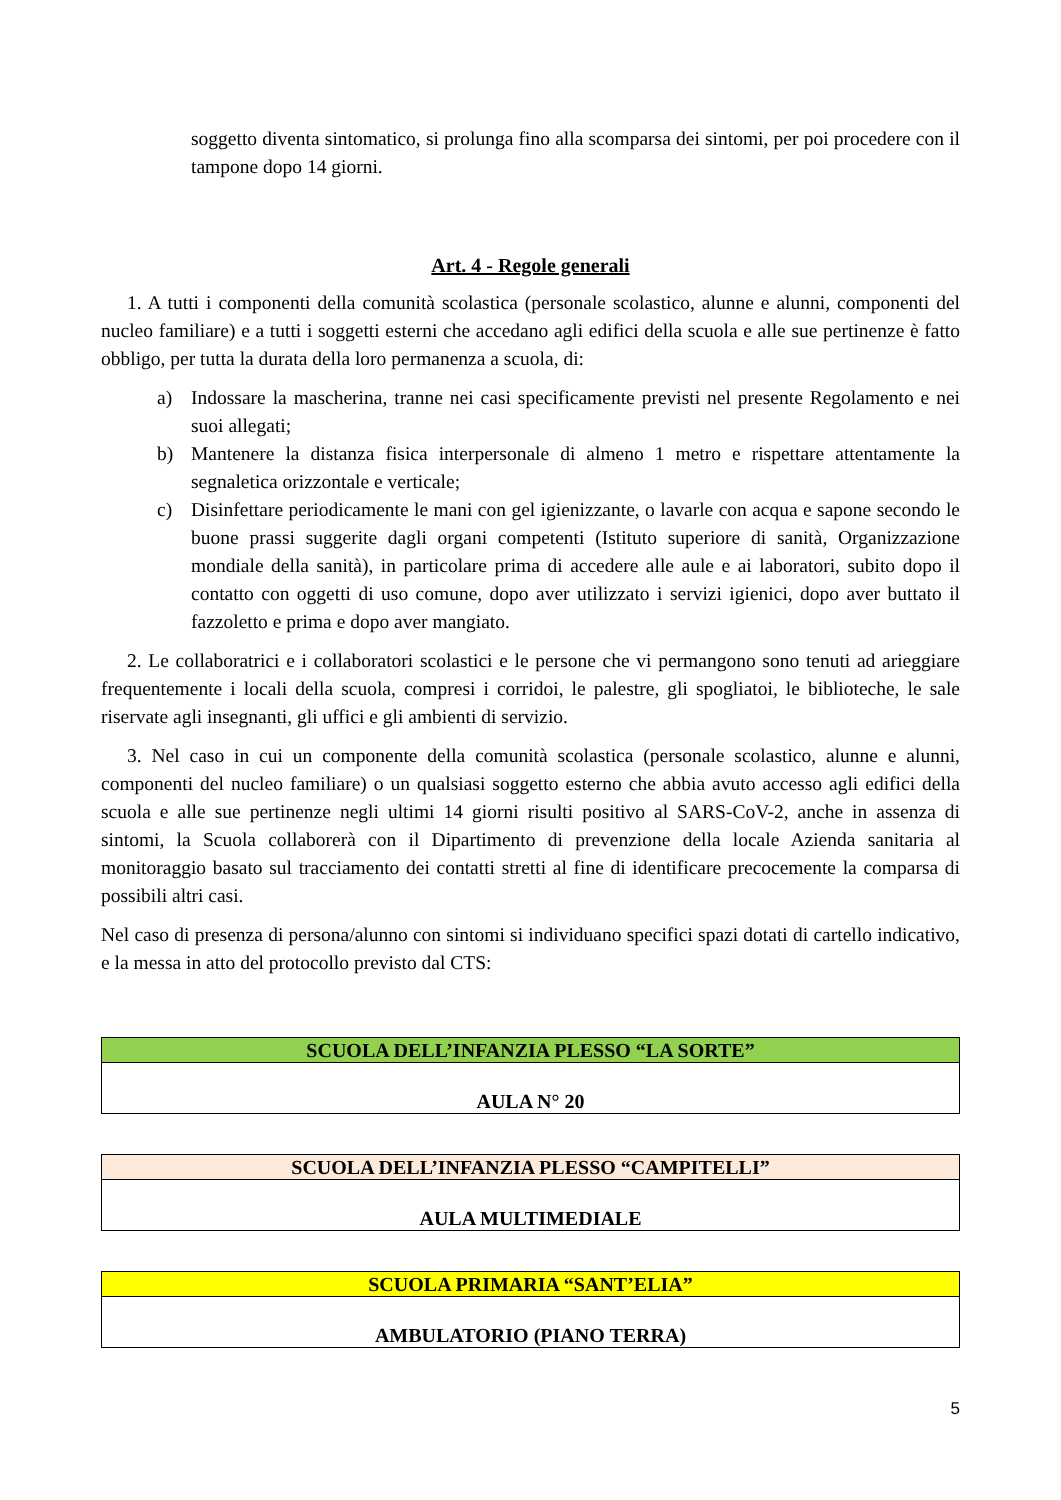soggetto diventa sintomatico, si prolunga fino alla scomparsa dei sintomi, per poi procedere con il tampone dopo 14 giorni.
Art. 4 - Regole generali
1. A tutti i componenti della comunità scolastica (personale scolastico, alunne e alunni, componenti del nucleo familiare) e a tutti i soggetti esterni che accedano agli edifici della scuola e alle sue pertinenze è fatto obbligo, per tutta la durata della loro permanenza a scuola, di:
a) Indossare la mascherina, tranne nei casi specificamente previsti nel presente Regolamento e nei suoi allegati;
b) Mantenere la distanza fisica interpersonale di almeno 1 metro e rispettare attentamente la segnaletica orizzontale e verticale;
c) Disinfettare periodicamente le mani con gel igienizzante, o lavarle con acqua e sapone secondo le buone prassi suggerite dagli organi competenti (Istituto superiore di sanità, Organizzazione mondiale della sanità), in particolare prima di accedere alle aule e ai laboratori, subito dopo il contatto con oggetti di uso comune, dopo aver utilizzato i servizi igienici, dopo aver buttato il fazzoletto e prima e dopo aver mangiato.
2. Le collaboratrici e i collaboratori scolastici e le persone che vi permangono sono tenuti ad arieggiare frequentemente i locali della scuola, compresi i corridoi, le palestre, gli spogliatoi, le biblioteche, le sale riservate agli insegnanti, gli uffici e gli ambienti di servizio.
3. Nel caso in cui un componente della comunità scolastica (personale scolastico, alunne e alunni, componenti del nucleo familiare) o un qualsiasi soggetto esterno che abbia avuto accesso agli edifici della scuola e alle sue pertinenze negli ultimi 14 giorni risulti positivo al SARS-CoV-2, anche in assenza di sintomi, la Scuola collaborerà con il Dipartimento di prevenzione della locale Azienda sanitaria al monitoraggio basato sul tracciamento dei contatti stretti al fine di identificare precocemente la comparsa di possibili altri casi.
Nel caso di presenza di persona/alunno con sintomi si individuano specifici spazi dotati di cartello indicativo, e la messa in atto del protocollo previsto dal CTS:
| SCUOLA DELL’INFANZIA PLESSO “LA SORTE” |
| --- |
| AULA N° 20 |
| SCUOLA DELL’INFANZIA PLESSO “CAMPITELLI” |
| --- |
| AULA MULTIMEDIALE |
| SCUOLA PRIMARIA “SANT’ELIA” |
| --- |
| AMBULATORIO (PIANO TERRA) |
5